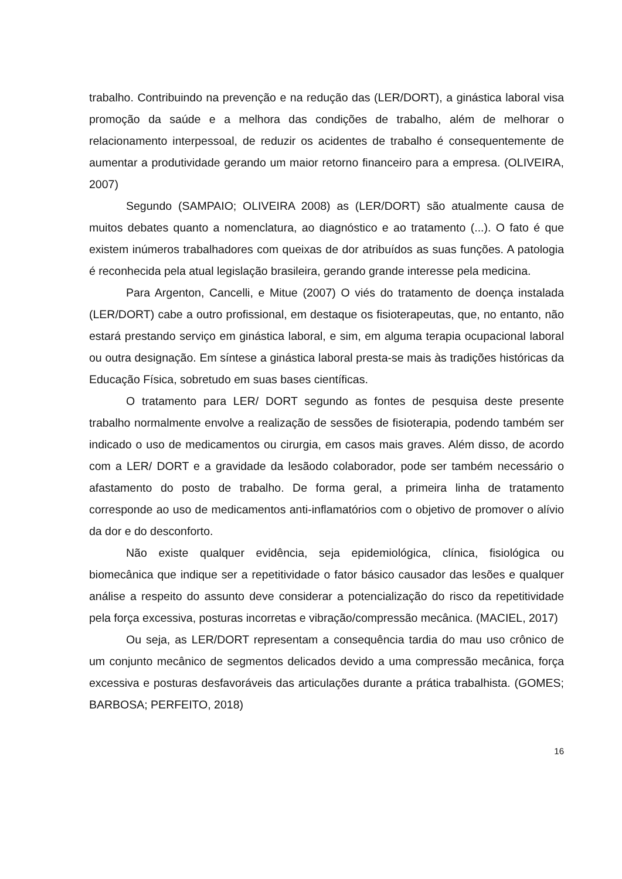trabalho. Contribuindo na prevenção e na redução das (LER/DORT), a ginástica laboral visa promoção da saúde e a melhora das condições de trabalho, além de melhorar o relacionamento interpessoal, de reduzir os acidentes de trabalho é consequentemente de aumentar a produtividade gerando um maior retorno financeiro para a empresa. (OLIVEIRA, 2007)
Segundo (SAMPAIO; OLIVEIRA 2008) as (LER/DORT) são atualmente causa de muitos debates quanto a nomenclatura, ao diagnóstico e ao tratamento (...). O fato é que existem inúmeros trabalhadores com queixas de dor atribuídos as suas funções. A patologia é reconhecida pela atual legislação brasileira, gerando grande interesse pela medicina.
Para Argenton, Cancelli, e Mitue (2007) O viés do tratamento de doença instalada (LER/DORT) cabe a outro profissional, em destaque os fisioterapeutas, que, no entanto, não estará prestando serviço em ginástica laboral, e sim, em alguma terapia ocupacional laboral ou outra designação. Em síntese a ginástica laboral presta-se mais às tradições históricas da Educação Física, sobretudo em suas bases científicas.
O tratamento para LER/ DORT segundo as fontes de pesquisa deste presente trabalho normalmente envolve a realização de sessões de fisioterapia, podendo também ser indicado o uso de medicamentos ou cirurgia, em casos mais graves. Além disso, de acordo com a LER/ DORT e a gravidade da lesãodo colaborador, pode ser também necessário o afastamento do posto de trabalho. De forma geral, a primeira linha de tratamento corresponde ao uso de medicamentos anti-inflamatórios com o objetivo de promover o alívio da dor e do desconforto.
Não existe qualquer evidência, seja epidemiológica, clínica, fisiológica ou biomecânica que indique ser a repetitividade o fator básico causador das lesões e qualquer análise a respeito do assunto deve considerar a potencialização do risco da repetitividade pela força excessiva, posturas incorretas e vibração/compressão mecânica. (MACIEL, 2017)
Ou seja, as LER/DORT representam a consequência tardia do mau uso crônico de um conjunto mecânico de segmentos delicados devido a uma compressão mecânica, força excessiva e posturas desfavoráveis das articulações durante a prática trabalhista. (GOMES; BARBOSA; PERFEITO, 2018)
16